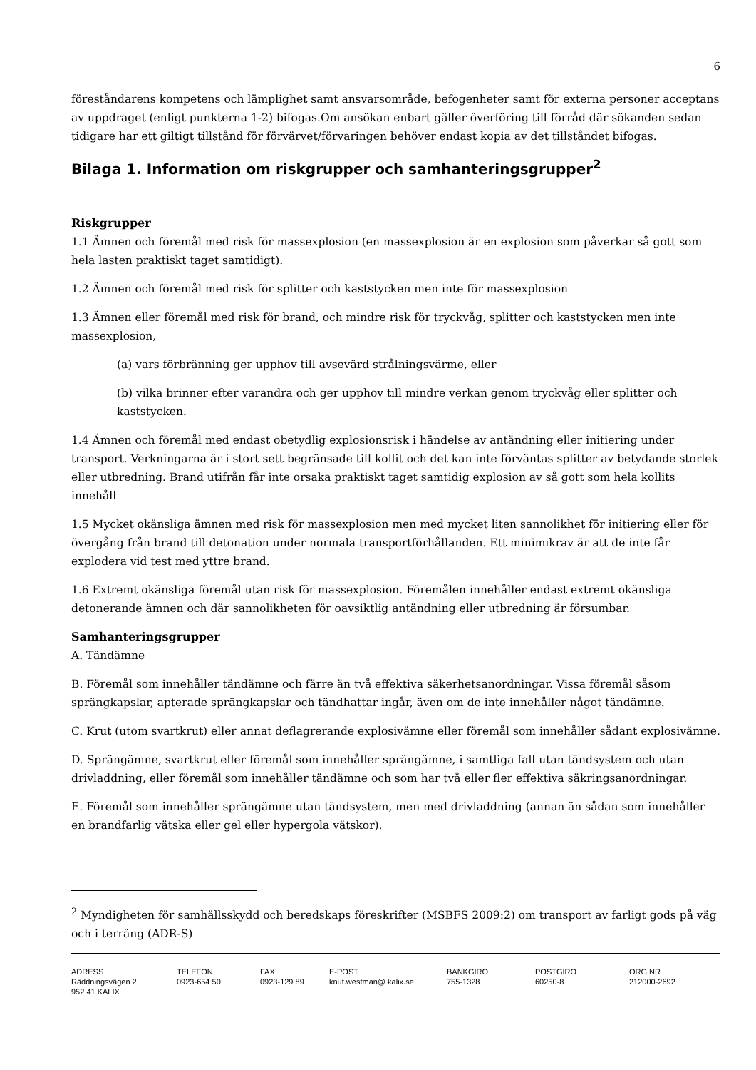6
föreståndarens kompetens och lämplighet samt ansvarsområde, befogenheter samt för externa personer acceptans av uppdraget (enligt punkterna 1-2) bifogas.Om ansökan enbart gäller överföring till förråd där sökanden sedan tidigare har ett giltigt tillstånd för förvärvet/förvaringen behöver endast kopia av det tillståndet bifogas.
Bilaga 1. Information om riskgrupper och samhanteringsgrupper<sup>2</sup>
Riskgrupper
1.1 Ämnen och föremål med risk för massexplosion (en massexplosion är en explosion som påverkar så gott som hela lasten praktiskt taget samtidigt).
1.2 Ämnen och föremål med risk för splitter och kaststycken men inte för massexplosion
1.3 Ämnen eller föremål med risk för brand, och mindre risk för tryckvåg, splitter och kaststycken men inte massexplosion,
(a) vars förbränning ger upphov till avsevärd strålningsvärme, eller
(b) vilka brinner efter varandra och ger upphov till mindre verkan genom tryckvåg eller splitter och kaststycken.
1.4 Ämnen och föremål med endast obetydlig explosionsrisk i händelse av antändning eller initiering under transport. Verkningarna är i stort sett begränsade till kollit och det kan inte förväntas splitter av betydande storlek eller utbredning. Brand utifrån får inte orsaka praktiskt taget samtidig explosion av så gott som hela kollits innehåll
1.5 Mycket okänsliga ämnen med risk för massexplosion men med mycket liten sannolikhet för initiering eller för övergång från brand till detonation under normala transportförhållanden. Ett minimikrav är att de inte får explodera vid test med yttre brand.
1.6 Extremt okänsliga föremål utan risk för massexplosion. Föremålen innehåller endast extremt okänsliga detonerande ämnen och där sannolikheten för oavsiktlig antändning eller utbredning är försumbar.
Samhanteringsgrupper
A. Tändämne
B. Föremål som innehåller tändämne och färre än två effektiva säkerhetsanordningar. Vissa föremål såsom sprängkapslar, apterade sprängkapslar och tändhattar ingår, även om de inte innehåller något tändämne.
C. Krut (utom svartkrut) eller annat deflagrerande explosivämne eller föremål som innehåller sådant explosivämne.
D. Sprängämne, svartkrut eller föremål som innehåller sprängämne, i samtliga fall utan tändsystem och utan drivladdning, eller föremål som innehåller tändämne och som har två eller fler effektiva säkringsanordningar.
E. Föremål som innehåller sprängämne utan tändsystem, men med drivladdning (annan än sådan som innehåller en brandfarlig vätska eller gel eller hypergola vätskor).
<sup>2</sup> Myndigheten för samhällsskydd och beredskaps föreskrifter (MSBFS 2009:2) om transport av farligt gods på väg och i terräng (ADR-S)
ADRESS
Räddningsvägen 2
952 41 KALIX
TELEFON
0923-654 50
FAX
0923-129 89
E-POST
knut.westman@ kalix.se
BANKGIRO
755-1328
POSTGIRO
60250-8
ORG.NR
212000-2692